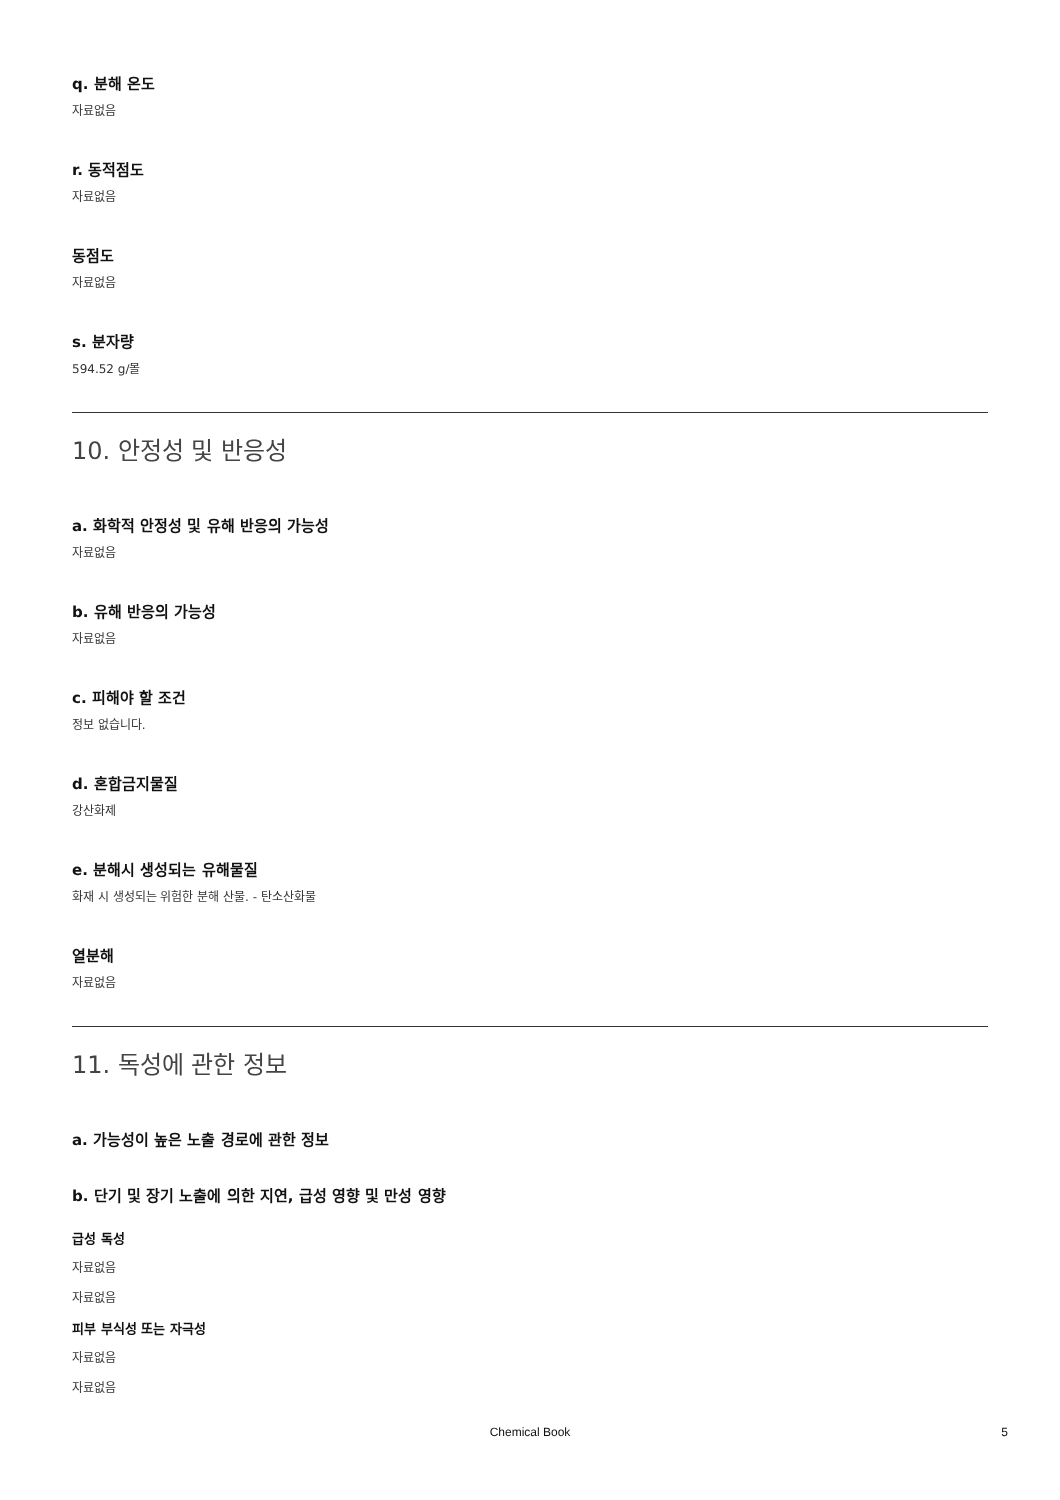q. 분해 온도
자료없음
r. 동적점도
자료없음
동점도
자료없음
s. 분자량
594.52 g/몰
10. 안정성 및 반응성
a. 화학적 안정성 및 유해 반응의 가능성
자료없음
b. 유해 반응의 가능성
자료없음
c. 피해야 할 조건
정보 없습니다.
d. 혼합금지물질
강산화제
e. 분해시 생성되는 유해물질
화재 시 생성되는 위험한 분해 산물. - 탄소산화물
열분해
자료없음
11. 독성에 관한 정보
a. 가능성이 높은 노출 경로에 관한 정보
b. 단기 및 장기 노출에 의한 지연, 급성 영향 및 만성 영향
급성 독성
자료없음
자료없음
피부 부식성 또는 자극성
자료없음
자료없음
Chemical Book 5